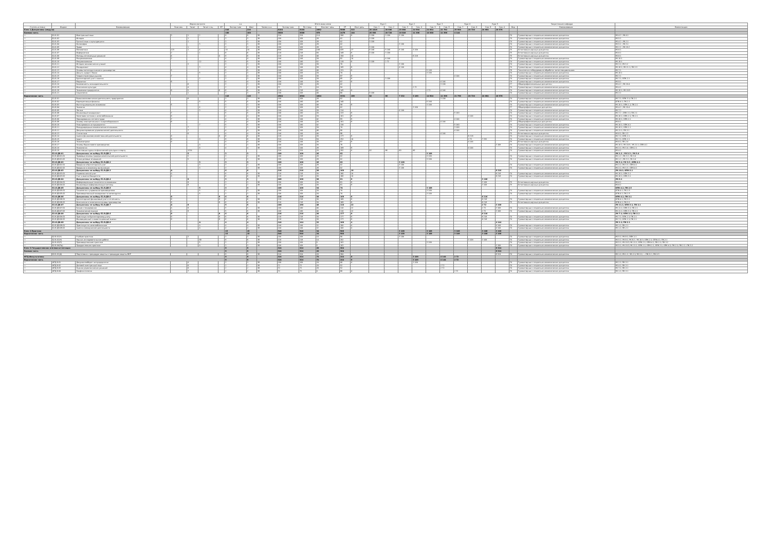| - | - | - | Форма контроля | | | | з.е. | | - | Итого акад.часов | | | | | Курс 1 | | Курс 2 | | Курс 3 | | Курс 4 | | Курс 5 | | Закрепленная кафедра | | - |
| --- | --- | --- | --- | --- | --- | --- | --- | --- | --- | --- | --- | --- | --- | --- | --- | --- | --- | --- | --- | --- | --- | --- | --- | --- | --- | --- | --- |
| Считать в плане | Индекс | Наименование | Экза мен | Зачет | Зачет с оц. | КР | Экспер тное | Факт | Часов в з.е. | Экспер тное | По плану | Контакт часы | СР | Конт роль | Сем. 1 | Сем. 2 | Сем. 3 | Сем. 4 | Сем. 5 | Сем. 6 | Сем. 7 | Сем. 8 | Сем. 9 | Сем. A | Код | Наименование | Компетенции |
| Блок 1.Дисциплины (модули) | | | | | | | 216 | 216 | | 8104 | 8104 | 1982 | 5809 | 313 | 26 1018 | 20 806 | 25 980 | 14 584 | 24 864 | 22 792 | 25 900 | 20 720 | 24 864 | 16 576 | | | |
| Базовая часть | | | | | | | 100 | 100 | | 3600 | 3600 | 978 | 2478 | 144 | 26 936 | 20 720 | 18 648 | 11 396 | 10 360 | 11 396 | 4 144 | | | | | | |
| + | Б1.Б.01 | Иностранный язык | 3 | 1 | 2 | | 9 | 9 | 36 | 324 | 324 | 114 | 306 | 9 | 3 108 | 3 108 | 3 108 | | | | | | | | 74 | Гуманитарных и социально-экономических дисциплин | УК-4.2 ; УК-4.1 |
| + | Б1.Б.02 | История | | 1 | | | 3 | 3 | 36 | 108 | 108 | 26 | 82 | | 3 108 | | | | | | | | | | 74 | Гуманитарных и социально-экономических дисциплин | УК-5.1 |
| + | Б1.Б.03 | Русский язык и культура речи | | 1 | | | 3 | 3 | 36 | 108 | 108 | 26 | 82 | | 3 108 | | | | | | | | | | 74 | Гуманитарных и социально-экономических дисциплин | УК-4.2 ; УК-2.1 |
| + | Б1.Б.04 | Философия | | | 3 | | 3 | 3 | 36 | 108 | 108 | 26 | 82 | | | | 3 108 | | | | | | | | 74 | Гуманитарных и социально-экономических дисциплин | УК-5.1 ; УК-3.1 |
| + | Б1.Б.05 | Право | | 1 | | | 3 | 3 | 36 | 108 | 108 | 26 | 82 | | 3 108 | | | | | | | | | | 74 | Гуманитарных и социально-экономических дисциплин | УК-2.1 ; УК-10.2 |
| + | Б1.Б.06 | Математика | 123 | 1 | 4 | | 18 | 18 | 36 | 648 | 648 | 186 | 435 | 27 | 5 180 | 5 180 | 5 180 | 3 108 | | | | | | | 75 | Естественно-научных дисциплин | УК-6.1 |
| + | Б1.Б.07 | Информатика | 2 | | 1 | | 6 | 6 | 36 | 216 | 216 | 58 | 149 | 9 | 3 108 | 3 108 | | | | | | | | | 75 | Естественно-научных дисциплин | УК-6.1 |
| + | Б1.Б.08 | Методы оптимальных решений | 4 | | | 4 | 6 | 6 | 36 | 216 | 216 | 40 | 158 | 18 | | | | 6 216 | | | | | | | 75 | Естественно-научных дисциплин | УК-6.1 |
| + | Б1.Б.09 | Микроэкономика | 2 | | | | 4 | 4 | 36 | 144 | 144 | 34 | 92 | 18 | | 4 144 | | | | | | | | | 74 | Гуманитарных и социально-экономических дисциплин | УК-10.1 |
| + | Б1.Б.10 | Макроэкономика | | | 12 | | 5 | 5 | 36 | 180 | 180 | 52 | 119 | 9 | 3 108 | 2 72 | | | | | | | | | 74 | Гуманитарных и социально-экономических дисциплин | УК-10.1 |
| + | Б1.Б.11 | История экономических учений | | 3 | | | 3 | 3 | 36 | 108 | 108 | 30 | 78 | | | | 3 108 | | | | | | | | 74 | Гуманитарных и социально-экономических дисциплин | УК-3.1; УК-3.2 |
| + | Б1.Б.12 | Менеджмент | | | 3 | | 4 | 4 | 36 | 144 | 144 | 30 | 105 | 9 | | | 4 144 | | | | | | | | 74 | Гуманитарных и социально-экономических дисциплин | УК-10.1; УК-11.1; ПК-3.3 |
| + | Б1.Б.13 | Основы металлургического производства | 5 | | | | 5 | 5 | 36 | 180 | 180 | 40 | 131 | 9 | | | | | 5 180 | | | | | | 76 | Технологии и оборудования обработки металлов давлением | УК-7.1 |
| + | Б1.Б.14 | Деньги, кредит, банки | | | 5 | | 3 | 3 | 36 | 108 | 108 | 34 | 74 | | | | | | 3 108 | | | | | | 74 | Гуманитарных и социально-экономических дисциплин | УК-10.1 |
| + | Б1.Б.15 | Теория отраслевых рынков | 7 | | | | 4 | 4 | 36 | 144 | 144 | 38 | 97 | 9 | | | | | | | 4 144 | | | | 74 | Гуманитарных и социально-экономических дисциплин | УК-7.1 |
| + | Б1.Б.16 | Бухгалтерский учет и анализ | | | 2 | | 3 | 3 | 36 | 108 | 108 | 34 | 65 | 9 | | 3 108 | | | | | | | | | 74 | Гуманитарных и социально-экономических дисциплин | УК-7.1; ОПК-2.1 |
| + | Б1.Б.17 | Маркетинг | 6 | | | | 4 | 4 | 36 | 144 | 144 | 38 | 97 | 9 | | | | | | 4 144 | | | | | 74 | Гуманитарных и социально-экономических дисциплин | УК-9.1 |
| + | Б1.Б.18 | Безопасность жизнедеятельности | | 6 | | | 3 | 3 | 36 | 108 | 108 | 26 | 82 | | | | | | | 3 108 | | | | | 77 | Общепрофессиональных дисциплин | УК-4.2 ; УК-10.4 |
| + | Б1.Б.19 | Физическая культура | | 4 | | | 2 | 2 | 36 | 72 | 72 | 18 | 54 | | | | | 2 72 | | | | | | | 74 | Гуманитарных и социально-экономических дисциплин | УК-4.1 |
| + | Б1.Б.20 | Экономика предприятия | 6 | 5 | | 6 | 6 | 6 | 36 | 216 | 216 | 62 | 145 | 9 | | | | | 2 72 | 4 144 | | | | | 74 | Гуманитарных и социально-экономических дисциплин | УК-10.1; УК-10.5 |
| + | Б1.Б.21 | Социология | | 1 | | | 3 | 3 | 36 | 108 | 108 | 40 | 68 | | 3 108 | | | | | | | | | | 74 | Гуманитарных и социально-экономических дисциплин | УК-3.1 |
| Вариативная часть | | | | | | | 116 | 116 | | 4504 | 4504 | 1004 | 3331 | 169 | 82 | 86 | 7 332 | 3 188 | 14 504 | 11 396 | 21 756 | 20 720 | 24 864 | 16 576 | | | |
| + | Б1.В.01 | Внешнеэкономическая деятельность предприятия | | 6 | | | 3 | 3 | 36 | 108 | 108 | 26 | 82 | | | | | | | 3 108 | | | | | 74 | Гуманитарных и социально-экономических дисциплин | УК-7.1; ОПК-3.1; ПК-2.1 |
| + | Б1.В.02 | Корпоративные финансы | | | 5 | | 5 | 5 | 36 | 180 | 180 | 40 | 140 | | | | | | 5 180 | | | | | | 74 | Гуманитарных и социально-экономических дисциплин | ОПК-4.1; ПК-2.1 |
| + | Б1.В.03 | Институциональная экономика | 5 | | | | 3 | 3 | 36 | 108 | 108 | 40 | 59 | 9 | | | | | 3 108 | | | | | | 74 | Гуманитарных и социально-экономических дисциплин | УК-10.1; ОПК-1.1; ПК-2.1 |
| + | Б1.В.04 | Экология | | | 4 | | 3 | 3 | 36 | 108 | 108 | 26 | 82 | | | | | 3 108 | | | | | | | 77 | Общепрофессиональных дисциплин | УК-4.2 ; УК-10.4 |
| + | Б1.В.05 | Логика | | | 3 | | 4 | 4 | 36 | 144 | 144 | 30 | 114 | | | | 4 144 | | | | | | | | 74 | Гуманитарных и социально-экономических дисциплин | УК-7.2 |
| + | Б1.В.06 | Финансовый менеджмент | 7 | | | | 5 | 5 | 36 | 180 | 180 | 38 | 133 | 9 | | | | | | | 5 180 | | | | 74 | Гуманитарных и социально-экономических дисциплин | УК-7.2 ; ОПК-3.1; ПК-2.1 |
| + | Б1.В.07 | Налоговая система и налогообложение | 8 | | | | 4 | 4 | 36 | 144 | 144 | 34 | 101 | 9 | | | | | | | | 4 144 | | | 74 | Гуманитарных и социально-экономических дисциплин | УК-10.1; ОПК-2.1; ПК-2.1 |
| + | Б1.В.08 | Нормирование и оплата труда | 7 | | | | 4 | 4 | 36 | 144 | 144 | 42 | 93 | 9 | | | | | | | 4 144 | | | | 74 | Гуманитарных и социально-экономических дисциплин | УК-10.1; ОПК-2.1 |
| + | Б1.В.09 | Основы электротехники и энергосбережения | 6 | | | | 4 | 4 | 36 | 144 | 144 | 34 | 101 | 9 | | | | | | 4 144 | | | | | 77 | Общепрофессиональных дисциплин | УК-6.1 |
| + | Б1.В.10 | Планирование на предприятии | | | 7 | | 5 | 5 | 36 | 180 | 180 | 42 | 138 | | | | | | | | 5 180 | | | | 74 | Гуманитарных и социально-экономических дисциплин | УК-10.1; ОПК-4.1 |
| + | Б1.В.11 | Международные экономические отношения | | 7 | | | 3 | 3 | 36 | 108 | 108 | 34 | 74 | | | | | | | | 3 108 | | | | 74 | Гуманитарных и социально-экономических дисциплин | УК-10.1; ОПК-1.1 |
| + | Б1.В.12 | Документирование управленческой деятельности | | 7 | | | 4 | 4 | 36 | 144 | 144 | 46 | 98 | | | | | | | | 4 144 | | | | 74 | Гуманитарных и социально-экономических дисциплин | УК-11.1; ПК-3.1 |
| + | Б1.В.13 | Статистика | | 6 | | | 4 | 4 | 36 | 144 | 144 | 48 | 96 | | | | | | | 4 144 | | | | | 75 | Естественно-научных дисциплин | УК-6.1; ПК-2.3 |
| + | Б1.В.14 | Анализ финансово-хозяйственной деятельности | 8 | | | 8 | 6 | 6 | 36 | 216 | 216 | 30 | 177 | 9 | | | | | | | | 6 216 | | | 74 | Гуманитарных и социально-экономических дисциплин | УК-7.1; ОПК-2.1 |
| + | Б1.В.15 | Аудит | 9 | | 8 | | 9 | 9 | 36 | 324 | 324 | 54 | 252 | 18 | | | | | | | | 2 72 | 7 252 | | 74 | Гуманитарных и социально-экономических дисциплин | УК-7.1; ОПК-2.1 |
| + | Б1.В.16 | Эконометрика | 8 | | | | 4 | 4 | 36 | 144 | 144 | 38 | 97 | 9 | | | | | | | | 4 144 | | | 75 | Естественно-научных дисциплин | УК-6.1; ПК-2.4 |
| + | Б1.В.17 | Основы бережливого производства | | | A | | 3 | 3 | 36 | 108 | 108 | 38 | 70 | | | | | | | | | | | 3 108 | 74 | Гуманитарных и социально-экономических дисциплин | УК-10.1; УК-10.5 ; УК-11.1; ОПК-4.1 |
| + | Б1.В.18 | Психология | | | 8 | | 4 | 4 | 36 | 144 | 144 | 26 | 109 | 9 | | | | | | | | 4 144 | | | 74 | Гуманитарных и социально-экономических дисциплин | УК-3.1; УК-3.4 ; ОПК-2.1 |
| + | Б1.В.19 | Элективные курсы по физической культуре и спорту | | 1234 | | | | | | 328 | 328 | 28 | 292 | 8 | 82 | 86 | 80 | 80 | | | | | | | 74 | Гуманитарных и социально-экономических дисциплин | УК-4.1 |
| + | Б1.В.ДВ.01 | Дисциплины по выбору Б1.В.ДВ.1 | | 5 | | | 3 | 3 | | 108 | 108 | 26 | 82 | | | | | | 3 108 | | | | | | | | УК-1.2 ; УК-3.3 ; УК-3.4 |
| + | Б1.В.ДВ.01.01 | Правовые основы предпринимательской деятельности | | 5 | | | 3 | 3 | 36 | 108 | 108 | 26 | 82 | | | | | | 3 108 | | | | | | 74 | Гуманитарных и социально-экономических дисциплин | УК-1.2 ; УК-3.3 ; УК-3.4 |
| - | Б1.В.ДВ.01.02 | Этика деловых отношений | | 5 | | | 3 | 3 | 36 | 108 | 108 | 26 | 82 | | | | | | 3 108 | | | | | | 74 | Гуманитарных и социально-экономических дисциплин | УК-1.2 ; УК-3.3 ; УК-3.4 |
| + | Б1.В.ДВ.02 | Дисциплины по выбору Б1.В.ДВ.2 | | | 3 | | 3 | 3 | | 108 | 108 | 26 | 82 | | | | 3 108 | | | | | | | | | | УК-3.1; УК-3.3 ; ОПК-4.1 |
| + | Б1.В.ДВ.02.01 | Введение в бухгалтерский учет | | | 3 | | 3 | 3 | 36 | 108 | 108 | 26 | 82 | | | | 3 108 | | | | | | | | 74 | Гуманитарных и социально-экономических дисциплин | УК-3.1; УК-3.3 ; ОПК-4.1 |
| - | Б1.В.ДВ.02.02 | Введение в экономику организации | | | 3 | | 3 | 3 | 36 | 108 | 108 | 26 | 82 | | | | 3 108 | | | | | | | | 74 | Гуманитарных и социально-экономических дисциплин | УК-3.1; УК-3.3 ; ОПК-4.1 |
| + | Б1.В.ДВ.03 | Дисциплины по выбору Б1.В.ДВ.3 | A | | | | 6 | 6 | | 216 | 216 | 38 | 160 | 18 | | | | | | | | | | 6 216 | | | УК-10.1; ОПК-3.1 |
| + | Б1.В.ДВ.03.01 | Управленческий учет | A | | | | 6 | 6 | 36 | 216 | 216 | 38 | 160 | 18 | | | | | | | | | | 6 216 | 74 | Гуманитарных и социально-экономических дисциплин | УК-10.1; ОПК-3.1 |
| - | Б1.В.ДВ.03.02 | Учет и анализ банкротств | A | | | | 6 | 6 | 36 | 216 | 216 | 38 | 160 | 18 | | | | | | | | | | 6 216 | 74 | Гуманитарных и социально-экономических дисциплин | УК-10.1; ОПК-3.1 |
| + | Б1.В.ДВ.04 | Дисциплины по выбору Б1.В.ДВ.4 | | 9 | | | 3 | 3 | | 108 | 108 | 38 | 61 | 9 | | | | | | | | | 3 108 | | | | УК-6.1 |
| + | Б1.В.ДВ.04.01 | Информационные технологии в экономике | | 9 | | | 3 | 3 | 36 | 108 | 108 | 38 | 61 | 9 | | | | | | | | | 3 108 | | 75 | Естественно-научных дисциплин | УК-6.1 |
| - | Б1.В.ДВ.04.02 | Финансовые информационные системы | | 9 | | | 3 | 3 | 36 | 108 | 108 | 38 | 61 | 9 | | | | | | | | | 3 108 | | 75 | Естественно-научных дисциплин | УК-6.1 |
| + | Б1.В.ДВ.05 | Дисциплины по выбору Б1.В.ДВ.5 | | | 5 | | 3 | 3 | | 108 | 108 | 34 | 74 | | | | | | 3 108 | | | | | | | | ОПК-4.1; ПК-2.5 |
| + | Б1.В.ДВ.05.01 | Технология и управление производством | | | 5 | | 3 | 3 | 36 | 108 | 108 | 34 | 74 | | | | | | 3 108 | | | | | | 74 | Гуманитарных и социально-экономических дисциплин | ОПК-4.1; ПК-2.5 |
| - | Б1.В.ДВ.05.02 | Производственный менеджмент в металлургии | | | 5 | | 3 | 3 | 36 | 108 | 108 | 34 | 74 | | | | | | 3 108 | | | | | | 74 | Гуманитарных и социально-экономических дисциплин | ОПК-4.1; ПК-2.5 |
| + | Б1.В.ДВ.06 | Дисциплины по выбору Б1.В.ДВ.6 | 9 | | | 9 | 6 | 6 | | 216 | 216 | 38 | 169 | 9 | | | | | | | | | 6 216 | | | | ОПК-4.1; ПК-3.1 |
| + | Б1.В.ДВ.06.01 | Бухгалтерский финансовый учет и отчётность | 9 | | | 9 | 6 | 6 | 36 | 216 | 216 | 38 | 169 | 9 | | | | | | | | | 6 216 | | 74 | Гуманитарных и социально-экономических дисциплин | ОПК-4.1; ПК-3.1 |
| - | Б1.В.ДВ.06.02 | Физические и химические основы производства | 9 | | | 9 | 6 | 6 | 36 | 216 | 216 | 38 | 169 | 9 | | | | | | | | | 6 216 | | 75 | Естественно-научных дисциплин | ОПК-4.1; ПК-3.1 |
| + | Б1.В.ДВ.07 | Дисциплины по выбору Б1.В.ДВ.7 | A | 9 | | | 5 | 5 | | 180 | 180 | 48 | 110 | 22 | | | | | | | | | 2 72 | 3 108 | | | УК-11.1; ОПК-3.1; ПК-2.1 |
| + | Б1.В.ДВ.07.01 | Бизнес-планирование | A | 9 | | | 5 | 5 | 36 | 180 | 180 | 48 | 110 | 22 | | | | | | | | | 2 72 | 3 108 | 74 | Гуманитарных и социально-экономических дисциплин | УК-11.1; ОПК-3.1; ПК-2.1 |
| - | Б1.В.ДВ.07.02 | Экономическая оценка | A | 9 | | | 5 | 5 | 36 | 180 | 180 | 48 | 110 | 22 | | | | | | | | | 2 72 | 3 108 | 74 | Гуманитарных и социально-экономических дисциплин | УК-11.1; ОПК-3.1; ПК-2.1 |
| + | Б1.В.ДВ.08 | Дисциплины по выбору Б1.В.ДВ.8 | 9 | | | 9 | 6 | 6 | | 216 | 216 | 30 | 177 | 9 | | | | | | | | | 6 216 | | | | УК-7.1; ОПК-2.1; ПК-2.1 |
| + | Б1.В.ДВ.08.01 | Практикум по бухгалтерскому учету | 9 | | | 9 | 6 | 6 | 36 | 216 | 216 | 30 | 177 | 9 | | | | | | | | | 6 216 | | 74 | Гуманитарных и социально-экономических дисциплин | УК-7.1; ОПК-2.1; ПК-2.1 |
| - | Б1.В.ДВ.08.02 | Инновационный и инвестиционный анализ | 9 | | | 9 | 6 | 6 | 36 | 216 | 216 | 30 | 177 | 9 | | | | | | | | | 6 216 | | 74 | Гуманитарных и социально-экономических дисциплин | УК-7.1; ОПК-2.1; ПК-2.1 |
| + | Б1.В.ДВ.09 | Дисциплины по выбору Б1.В.ДВ.9 | | | A | | 4 | 4 | | 144 | 144 | 32 | 108 | 4 | | | | | | | | | | 4 144 | | | УК-1.1; ПК-2.1 |
| + | Б1.В.ДВ.09.01 | Практикум по налогообложению | | | A | | 4 | 4 | 36 | 144 | 144 | 32 | 108 | 4 | | | | | | | | | | 4 144 | 74 | Гуманитарных и социально-экономических дисциплин | УК-1.1; ПК-2.1 |
| - | Б1.В.ДВ.09.02 | Анализ коммерческой деятельности | | | A | | 4 | 4 | 36 | 144 | 144 | 32 | 108 | 4 | | | | | | | | | | 4 144 | 74 | Гуманитарных и социально-экономических дисциплин | УК-1.1; ПК-2.1 |
| Блок 2.Практики | | | | | | | 15 | 15 | | 540 | 540 | 34 | 506 | | | | 3 108 | | 3 108 | | 3 108 | | 3 108 | 3 108 | | | |
| Вариативная часть | | | | | | | 15 | 15 | | 540 | 540 | 34 | 506 | | | | 3 108 | | 3 108 | | 3 108 | | 3 108 | 3 108 | | | |
| + | Б2.В.01(У) | Учебная практика | | 3 | | | 3 | 3 | 36 | 108 | 108 | 10 | 98 | | | | 3 108 | | | | | | | | 74 | Гуманитарных и социально-экономических дисциплин | УК-5.1; УК-9.1; ОПК-1.1 |
| + | Б2.В.02(Н) | Научно-исследовательская работа | | | 89 | | 6 | 6 | 36 | 216 | 216 | 14 | 202 | | | | | | | | | 3 108 | 3 108 | | 74 | Гуманитарных и социально-экономических дисциплин | УК-5.1; УК-9.1; УК-9.2 ; УК-10.3; ОПК-2.1; ОПК-4.1; ПК-2.1 |
| + | Б2.В.03(П) | Производственная практика | | | 5 | | 3 | 3 | 36 | 108 | 108 | 5 | 103 | | | | | | 3 108 | | | | | | 74 | Гуманитарных и социально-экономических дисциплин | УК-5.1; УК-10.3; УК-11.1; ОПК-2.1; ОПК-4.1; ПК-2.1; ПК-3.2 |
| + | Б2.В.04(Пд) | Преддипломная практика | | | A | | 3 | 3 | 36 | 108 | 108 | 5 | 103 | | | | | | | | | | | 3 108 | 74 | Гуманитарных и социально-экономических дисциплин | УК-5.1; УК-10.3; УК-11.1; ОПК-1.1; ОПК-2.1; ОПК-3.1; ОПК-4.1; ПК-2.1; ПК-2.2 ; ПК-3.2 |
| Блок 3.Государственная итоговая аттестация | | | | | | | 9 | 9 | | 324 | 324 | 20 | 304 | | | | | | | | | | | 9 324 | | | |
| Базовая часть | | | | | | | 9 | 9 | | 324 | 324 | 20 | 304 | | | | | | | | | | | 9 324 | | | |
| + | Б3.Б.01(Д) | Подготовка к процедуре защиты и процедура защиты ВКР | | | | | 9 | 9 | 36 | 324 | 324 | 20 | 304 | | | | | | | | | | | 9 324 | 74 | Гуманитарных и социально-экономических дисциплин | УК-1.1; УК-1.2 ; УК-2.1; УК-3.1; ... ПК-3.2 ; ПК-3.3 |
| ФТД.Факультативы | | | | | | | 9 | 9 | | 324 | 324 | 72 | 244 | 8 | | | | 3 108 | | 4 144 | 2 72 | | | | | | |
| Вариативная часть | | | | | | | 9 | 9 | | 324 | 324 | 72 | 244 | 8 | | | | 3 108 | | 4 144 | 2 72 | | | | | | |
| + | ФТД.В.01 | Документооборот на предприятии | | 4 | | | 3 | 3 | 36 | 108 | 108 | 24 | 80 | 4 | | | | 3 108 | | | | | | | 74 | Гуманитарных и социально-экономических дисциплин | УК-2.1; ПК-3.1 |
| + | ФТД.В.02 | Деловой иностранный язык | | 6 | | | 2 | 2 | 36 | 72 | 72 | 20 | 52 | | | | | | | 2 72 | | | | | 74 | Гуманитарных и социально-экономических дисциплин | УК-4.1; ПК-3.1 |
| + | ФТД.В.03 | Оценка управленческих решений | | 6 | | | 2 | 2 | 36 | 72 | 72 | 20 | 52 | | | | | | | 2 72 | | | | | 74 | Гуманитарных и социально-экономических дисциплин | УК-7.1; ПК-3.1 |
| + | ФТД.В.04 | Конфликтология | | 7 | | | 2 | 2 | 36 | 72 | 72 | 8 | 60 | 4 | | | | | | | 2 72 | | | | 74 | Гуманитарных и социально-экономических дисциплин | УК-1.1; ПК-3.1 |